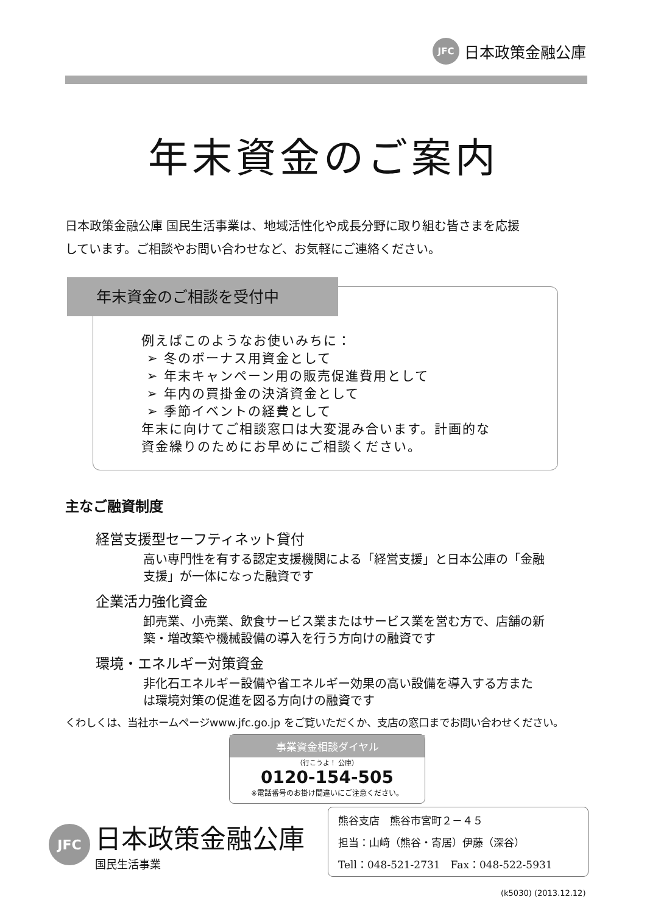JFC
日本政策金融公庫
年末資金のご案内
日本政策金融公庫 国民生活事業は、地域活性化や成長分野に取り組む皆さまを応援
しています。ご相談やお問い合わせなど、お気軽にご連絡ください。
年末資金のご相談を受付中
例えばこのようなお使いみちに：
➢ 冬のボーナス用資金として
➢ 年末キャンペーン用の販売促進費用として
➢ 年内の買掛金の決済資金として
➢ 季節イベントの経費として
年末に向けてご相談窓口は大変混み合います。計画的な
資金繰りのためにお早めにご相談ください。
主なご融資制度
経営支援型セーフティネット貸付
高い専門性を有する認定支援機関による「経営支援」と日本公庫の「金融
支援」が一体になった融資です
企業活力強化資金
卸売業、小売業、飲食サービス業またはサービス業を営む方で、店舗の新
築・増改築や機械設備の導入を行う方向けの融資です
環境・エネルギー対策資金
非化石エネルギー設備や省エネルギー効果の高い設備を導入する方また
は環境対策の促進を図る方向けの融資です
くわしくは、当社ホームページwww.jfc.go.jp をご覧いただくか、支店の窓口までお問い合わせください。
事業資金相談ダイヤル
（行こうよ！ 公庫）
0120-154-505
※電話番号のお掛け間違いにご注意ください。
JFC
日本政策金融公庫
国民生活事業
熊谷支店　熊谷市宮町２－４５
担当：山﨑（熊谷・寄居）伊藤（深谷）
Tell：048-521-2731　Fax：048-522-5931
(k5030) (2013.12.12)